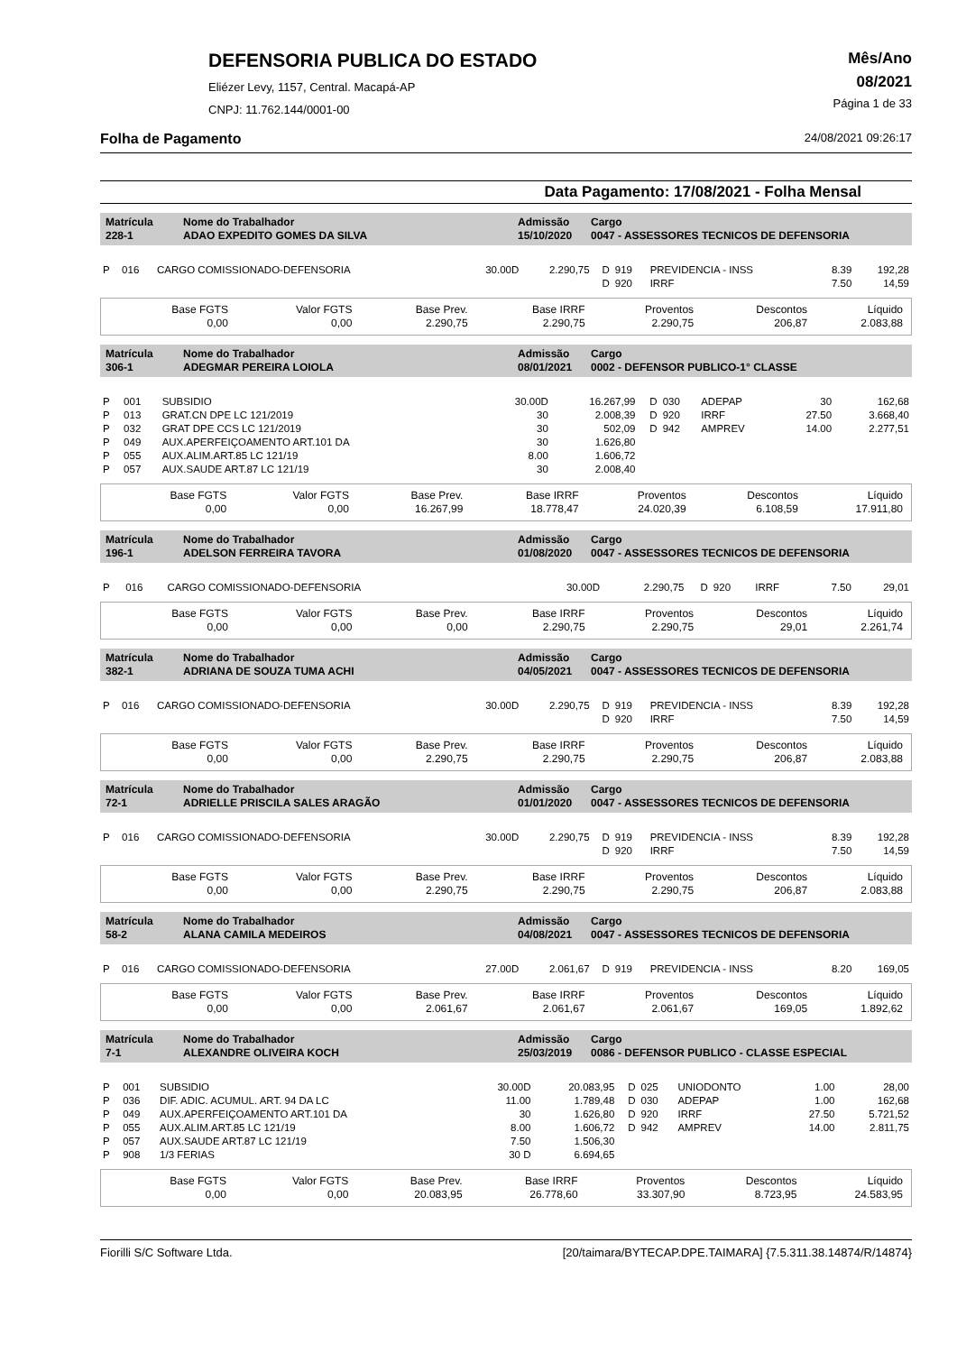DEFENSORIA PUBLICA DO ESTADO
Eliézer Levy, 1157, Central. Macapá-AP
CNPJ: 11.762.144/0001-00
Mês/Ano
08/2021
Página 1 de 33
Folha de Pagamento 24/08/2021 09:26:17
Data Pagamento: 17/08/2021 - Folha Mensal
| Matrícula | Nome do Trabalhador | Admissão | Cargo |
| 228-1 | ADAO EXPEDITO GOMES DA SILVA | 15/10/2020 | 0047 - ASSESSORES TECNICOS DE DEFENSORIA |
| P | 016 | CARGO COMISSIONADO-DEFENSORIA | 30.00D | 2.290,75 | D | 919 | PREVIDENCIA - INSS | 8.39 | 192,28 |
| | | | | | D | 920 | IRRF | 7.50 | 14,59 |
| Base FGTS | Valor FGTS | Base Prev. | Base IRRF | Proventos | Descontos | Líquido |
| 0,00 | 0,00 | 2.290,75 | 2.290,75 | 2.290,75 | 206,87 | 2.083,88 |
| Matrícula | Nome do Trabalhador | Admissão | Cargo |
| 306-1 | ADEGMAR PEREIRA LOIOLA | 08/01/2021 | 0002 - DEFENSOR PUBLICO-1° CLASSE |
| P | 001 | SUBSIDIO | 30.00D | 16.267,99 | D | 030 | ADEPAP | 30 | 162,68 |
| P | 013 | GRAT.CN DPE LC 121/2019 | 30 | 2.008,39 | D | 920 | IRRF | 27.50 | 3.668,40 |
| P | 032 | GRAT DPE CCS LC 121/2019 | 30 | 502,09 | D | 942 | AMPREV | 14.00 | 2.277,51 |
| P | 049 | AUX.APERFEIÇOAMENTO ART.101 DA | 30 | 1.626,80 | | | | | |
| P | 055 | AUX.ALIM.ART.85 LC 121/19 | 8.00 | 1.606,72 | | | | | |
| P | 057 | AUX.SAUDE ART.87 LC 121/19 | 30 | 2.008,40 | | | | | |
| Base FGTS | Valor FGTS | Base Prev. | Base IRRF | Proventos | Descontos | Líquido |
| 0,00 | 0,00 | 16.267,99 | 18.778,47 | 24.020,39 | 6.108,59 | 17.911,80 |
| Matrícula | Nome do Trabalhador | Admissão | Cargo |
| 196-1 | ADELSON FERREIRA TAVORA | 01/08/2020 | 0047 - ASSESSORES TECNICOS DE DEFENSORIA |
| P | 016 | CARGO COMISSIONADO-DEFENSORIA | 30.00D | 2.290,75 | D | 920 | IRRF | 7.50 | 29,01 |
| Base FGTS | Valor FGTS | Base Prev. | Base IRRF | Proventos | Descontos | Líquido |
| 0,00 | 0,00 | 0,00 | 2.290,75 | 2.290,75 | 29,01 | 2.261,74 |
| Matrícula | Nome do Trabalhador | Admissão | Cargo |
| 382-1 | ADRIANA DE SOUZA TUMA ACHI | 04/05/2021 | 0047 - ASSESSORES TECNICOS DE DEFENSORIA |
| P | 016 | CARGO COMISSIONADO-DEFENSORIA | 30.00D | 2.290,75 | D | 919 | PREVIDENCIA - INSS | 8.39 | 192,28 |
| | | | | | D | 920 | IRRF | 7.50 | 14,59 |
| Base FGTS | Valor FGTS | Base Prev. | Base IRRF | Proventos | Descontos | Líquido |
| 0,00 | 0,00 | 2.290,75 | 2.290,75 | 2.290,75 | 206,87 | 2.083,88 |
| Matrícula | Nome do Trabalhador | Admissão | Cargo |
| 72-1 | ADRIELLE PRISCILA SALES ARAGÃO | 01/01/2020 | 0047 - ASSESSORES TECNICOS DE DEFENSORIA |
| P | 016 | CARGO COMISSIONADO-DEFENSORIA | 30.00D | 2.290,75 | D | 919 | PREVIDENCIA - INSS | 8.39 | 192,28 |
| | | | | | D | 920 | IRRF | 7.50 | 14,59 |
| Base FGTS | Valor FGTS | Base Prev. | Base IRRF | Proventos | Descontos | Líquido |
| 0,00 | 0,00 | 2.290,75 | 2.290,75 | 2.290,75 | 206,87 | 2.083,88 |
| Matrícula | Nome do Trabalhador | Admissão | Cargo |
| 58-2 | ALANA CAMILA MEDEIROS | 04/08/2021 | 0047 - ASSESSORES TECNICOS DE DEFENSORIA |
| P | 016 | CARGO COMISSIONADO-DEFENSORIA | 27.00D | 2.061,67 | D | 919 | PREVIDENCIA - INSS | 8.20 | 169,05 |
| Base FGTS | Valor FGTS | Base Prev. | Base IRRF | Proventos | Descontos | Líquido |
| 0,00 | 0,00 | 2.061,67 | 2.061,67 | 2.061,67 | 169,05 | 1.892,62 |
| Matrícula | Nome do Trabalhador | Admissão | Cargo |
| 7-1 | ALEXANDRE OLIVEIRA KOCH | 25/03/2019 | 0086 - DEFENSOR PUBLICO - CLASSE ESPECIAL |
| P | 001 | SUBSIDIO | 30.00D | 20.083,95 | D | 025 | UNIODONTO | 1.00 | 28,00 |
| P | 036 | DIF. ADIC. ACUMUL. ART. 94 DA LC | 11.00 | 1.789,48 | D | 030 | ADEPAP | 1.00 | 162,68 |
| P | 049 | AUX.APERFEIÇOAMENTO ART.101 DA | 30 | 1.626,80 | D | 920 | IRRF | 27.50 | 5.721,52 |
| P | 055 | AUX.ALIM.ART.85 LC 121/19 | 8.00 | 1.606,72 | D | 942 | AMPREV | 14.00 | 2.811,75 |
| P | 057 | AUX.SAUDE ART.87 LC 121/19 | 7.50 | 1.506,30 | | | | | |
| P | 908 | 1/3 FERIAS | 30 D | 6.694,65 | | | | | |
| Base FGTS | Valor FGTS | Base Prev. | Base IRRF | Proventos | Descontos | Líquido |
| 0,00 | 0,00 | 20.083,95 | 26.778,60 | 33.307,90 | 8.723,95 | 24.583,95 |
Fiorilli S/C Software Ltda. [20/taimara/BYTECAP.DPE.TAIMARA] {7.5.311.38.14874/R/14874}